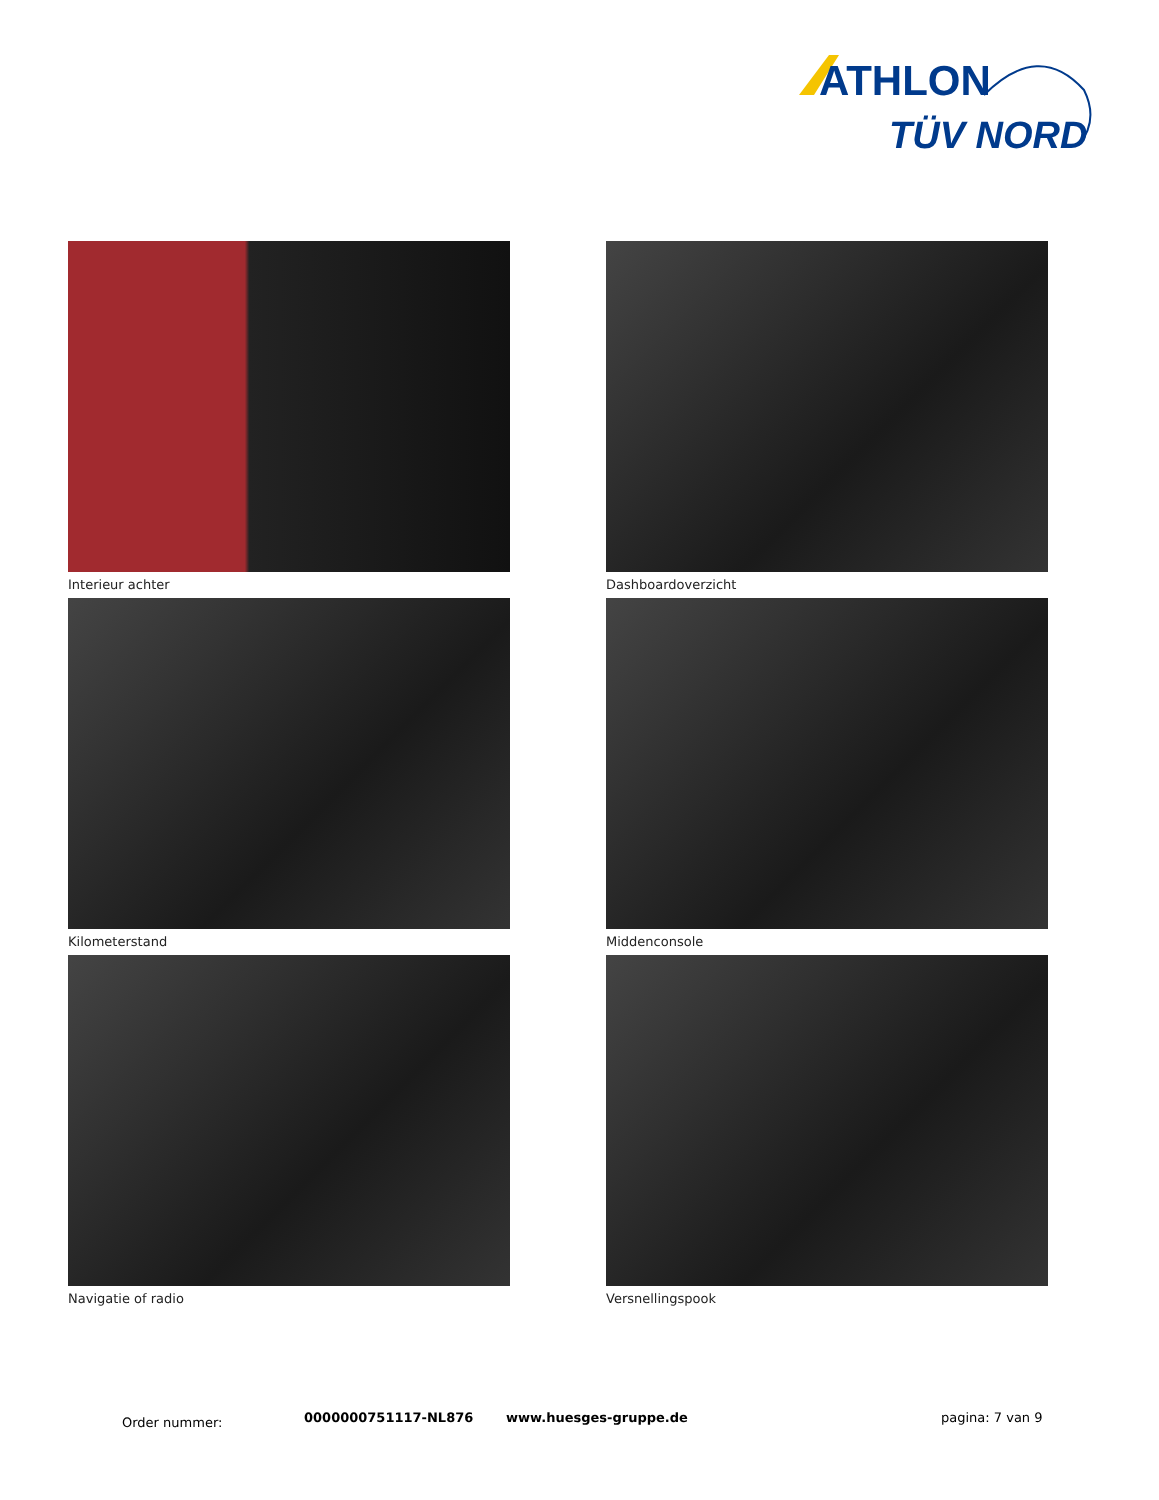ATHLON
TÜV NORD
Interieur achter
Dashboardoverzicht
Kilometerstand
Middenconsole
Navigatie of radio
Versnellingspook
Order nummer: 0000000751117-NL876 www.huesges-gruppe.de pagina: 7 van 9